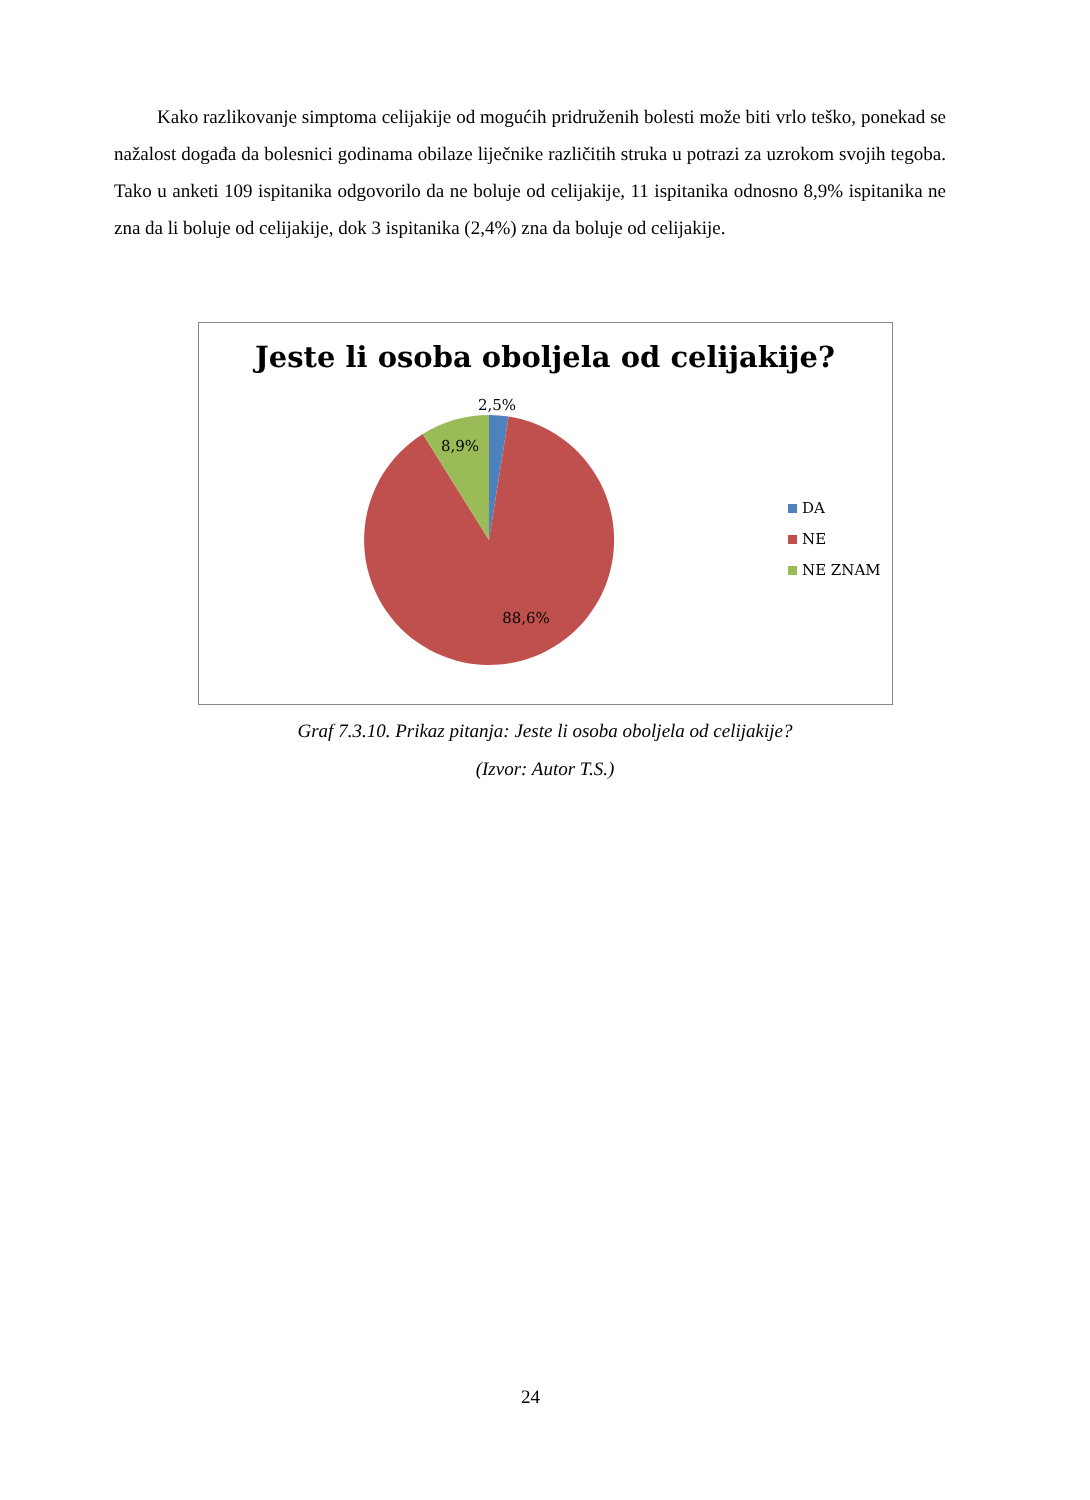Kako razlikovanje simptoma celijakije od mogućih pridruženih bolesti može biti vrlo teško, ponekad se nažalost događa da bolesnici godinama obilaze liječnike različitih struka u potrazi za uzrokom svojih tegoba. Tako u anketi 109 ispitanika odgovorilo da ne boluje od celijakije, 11 ispitanika odnosno 8,9% ispitanika ne zna da li boluje od celijakije, dok 3 ispitanika (2,4%) zna da boluje od celijakije.
Jeste li osoba oboljela od celijakije?
2,5%
8,9%
88,6%
DA
NE
NE ZNAM
Graf 7.3.10. Prikaz pitanja: Jeste li osoba oboljela od celijakije?
(Izvor: Autor T.S.)
24